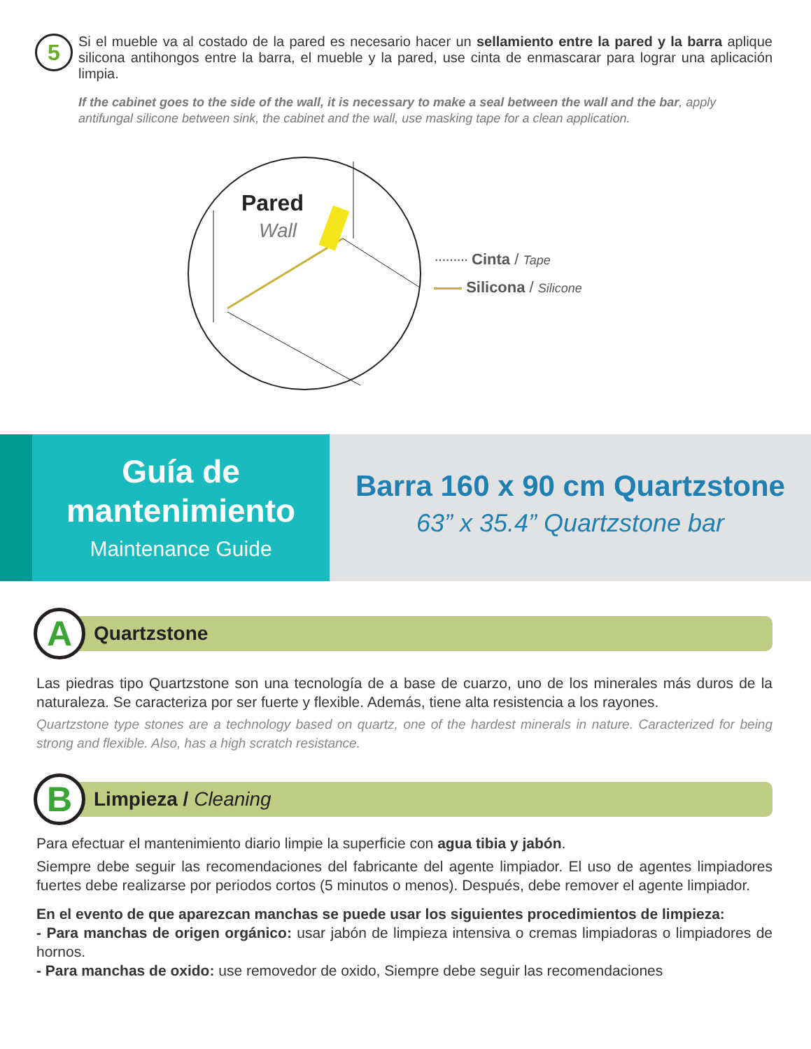5
Si el mueble va al costado de la pared es necesario hacer un sellamiento entre la pared y la barra aplique silicona antihongos entre la barra, el mueble y la pared, use cinta de enmascarar para lograr una aplicación limpia.
If the cabinet goes to the side of the wall, it is necessary to make a seal between the wall and the bar, apply antifungal silicone between sink, the cabinet and the wall, use masking tape for a clean application.
Pared
Wall
········· Cinta / Tape
Silicona / Silicone
Guía de
mantenimiento
Maintenance Guide
Barra 160 x 90 cm Quartzstone
63” x 35.4” Quartzstone bar
A
Quartzstone
Las piedras tipo Quartzstone son una tecnología de a base de cuarzo, uno de los minerales más duros de la naturaleza. Se caracteriza por ser fuerte y flexible. Además, tiene alta resistencia a los rayones.
Quartzstone type stones are a technology based on quartz, one of the hardest minerals in nature. Caracterized for being strong and flexible. Also, has a high scratch resistance.
B
Limpieza / Cleaning
Para efectuar el mantenimiento diario limpie la superficie con agua tibia y jabón.
Siempre debe seguir las recomendaciones del fabricante del agente limpiador. El uso de agentes limpiadores fuertes debe realizarse por periodos cortos (5 minutos o menos). Después, debe remover el agente limpiador.
En el evento de que aparezcan manchas se puede usar los siguientes procedimientos de limpieza:
- Para manchas de origen orgánico: usar jabón de limpieza intensiva o cremas limpiadoras o limpiadores de hornos.
- Para manchas de oxido: use removedor de oxido, Siempre debe seguir las recomendaciones